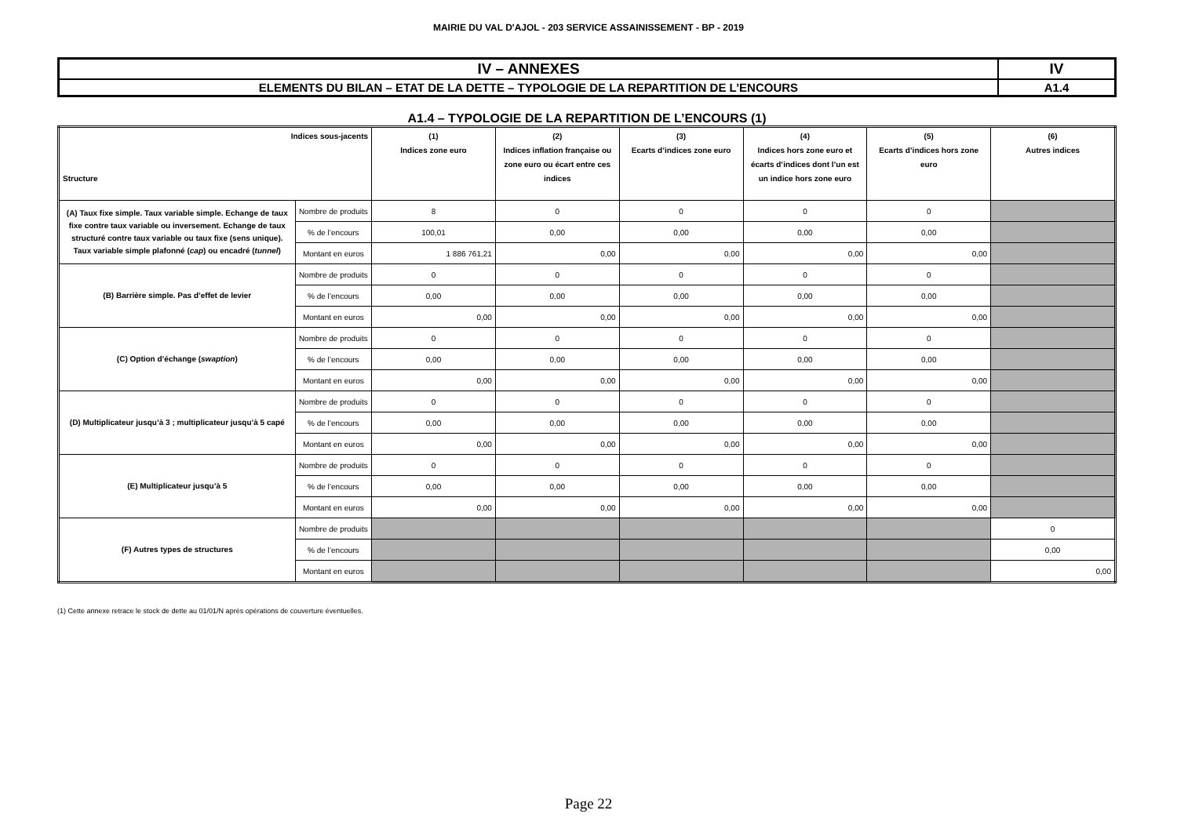MAIRIE DU VAL D'AJOL - 203 SERVICE ASSAINISSEMENT - BP - 2019
| IV – ANNEXES | IV |
| ELEMENTS DU BILAN – ETAT DE LA DETTE – TYPOLOGIE DE LA REPARTITION DE L’ENCOURS | A1.4 |
A1.4 – TYPOLOGIE DE LA REPARTITION DE L’ENCOURS (1)
| Indices sous-jacents Structure | | (1) Indices zone euro | (2) Indices inflation française ou zone euro ou écart entre ces indices | (3) Ecarts d’indices zone euro | (4) Indices hors zone euro et écarts d’indices dont l’un est un indice hors zone euro | (5) Ecarts d’indices hors zone euro | (6) Autres indices |
| --- | --- | --- | --- | --- | --- | --- | --- |
| (A) Taux fixe simple. Taux variable simple. Echange de taux fixe contre taux variable ou inversement. Echange de taux structuré contre taux variable ou taux fixe (sens unique). Taux variable simple plafonné ( cap ) ou encadré ( tunnel ) | Nombre de produits | 8 | 0 | 0 | 0 | 0 | |
| | % de l’encours | 100,01 | 0,00 | 0,00 | 0,00 | 0,00 | |
| | Montant en euros | 1 886 761,21 | 0,00 | 0,00 | 0,00 | 0,00 | |
| (B) Barrière simple. Pas d’effet de levier | Nombre de produits | 0 | 0 | 0 | 0 | 0 | |
| | % de l’encours | 0,00 | 0,00 | 0,00 | 0,00 | 0,00 | |
| | Montant en euros | 0,00 | 0,00 | 0,00 | 0,00 | 0,00 | |
| (C) Option d’échange ( swaption ) | Nombre de produits | 0 | 0 | 0 | 0 | 0 | |
| | % de l’encours | 0,00 | 0,00 | 0,00 | 0,00 | 0,00 | |
| | Montant en euros | 0,00 | 0,00 | 0,00 | 0,00 | 0,00 | |
| (D) Multiplicateur jusqu’à 3 ; multiplicateur jusqu’à 5 capé | Nombre de produits | 0 | 0 | 0 | 0 | 0 | |
| | % de l’encours | 0,00 | 0,00 | 0,00 | 0,00 | 0,00 | |
| | Montant en euros | 0,00 | 0,00 | 0,00 | 0,00 | 0,00 | |
| (E) Multiplicateur jusqu’à 5 | Nombre de produits | 0 | 0 | 0 | 0 | 0 | |
| | % de l’encours | 0,00 | 0,00 | 0,00 | 0,00 | 0,00 | |
| | Montant en euros | 0,00 | 0,00 | 0,00 | 0,00 | 0,00 | |
| (F) Autres types de structures | Nombre de produits | | | | | | 0 |
| | % de l’encours | | | | | | 0,00 |
| | Montant en euros | | | | | | 0,00 |
(1) Cette annexe retrace le stock de dette au 01/01/N après opérations de couverture éventuelles.
Page 22